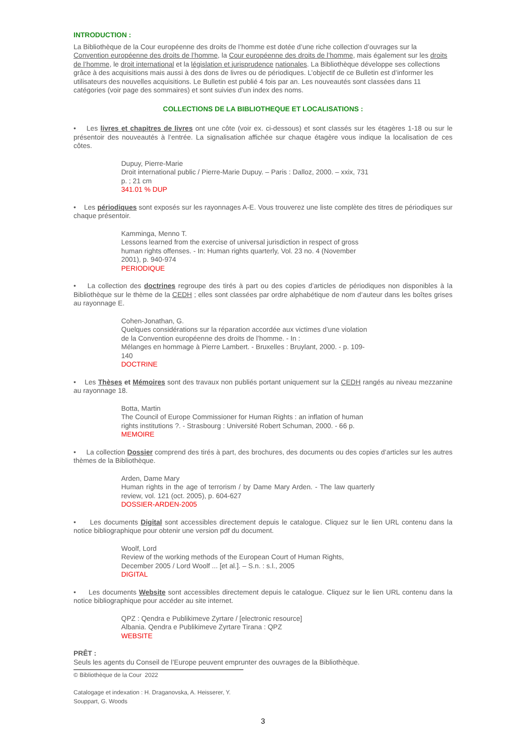INTRODUCTION :
La Bibliothèque de la Cour européenne des droits de l’homme est dotée d’une riche collection d’ouvrages sur la Convention européenne des droits de l’homme, la Cour européenne des droits de l’homme, mais également sur les droits de l’homme, le droit international et la législation et jurisprudence nationales. La Bibliothèque développe ses collections grâce à des acquisitions mais aussi à des dons de livres ou de périodiques. L’objectif de ce Bulletin est d’informer les utilisateurs des nouvelles acquisitions. Le Bulletin est publié 4 fois par an. Les nouveautés sont classées dans 11 catégories (voir page des sommaires) et sont suivies d’un index des noms.
COLLECTIONS DE LA BIBLIOTHEQUE ET LOCALISATIONS :
• Les livres et chapitres de livres ont une côte (voir ex. ci-dessous) et sont classés sur les étagères 1-18 ou sur le présentoir des nouveautés à l’entrée. La signalisation affichée sur chaque étagère vous indique la localisation de ces côtes.
Dupuy, Pierre-Marie
Droit international public / Pierre-Marie Dupuy. – Paris : Dalloz, 2000. – xxix, 731 p. ; 21 cm
341.01 % DUP
• Les périodiques sont exposés sur les rayonnages A-E. Vous trouverez une liste complète des titres de périodiques sur chaque présentoir.
Kamminga, Menno T.
Lessons learned from the exercise of universal jurisdiction in respect of gross human rights offenses. - In: Human rights quarterly, Vol. 23 no. 4 (November 2001), p. 940-974
PERIODIQUE
• La collection des doctrines regroupe des tirés à part ou des copies d’articles de périodiques non disponibles à la Bibliothèque sur le thème de la CEDH ; elles sont classées par ordre alphabétique de nom d’auteur dans les boîtes grises au rayonnage E.
Cohen-Jonathan, G.
Quelques considérations sur la réparation accordée aux victimes d’une violation de la Convention européenne des droits de l’homme. - In :
Mélanges en hommage à Pierre Lambert. - Bruxelles : Bruylant, 2000. - p. 109-140
DOCTRINE
• Les Thèses et Mémoires sont des travaux non publiés portant uniquement sur la CEDH rangés au niveau mezzanine au rayonnage 18.
Botta, Martin
The Council of Europe Commissioner for Human Rights : an inflation of human rights institutions ?. - Strasbourg : Université Robert Schuman, 2000. - 66 p.
MEMOIRE
• La collection Dossier comprend des tirés à part, des brochures, des documents ou des copies d’articles sur les autres thèmes de la Bibliothèque.
Arden, Dame Mary
Human rights in the age of terrorism / by Dame Mary Arden. - The law quarterly review, vol. 121 (oct. 2005), p. 604-627
DOSSIER-ARDEN-2005
• Les documents Digital sont accessibles directement depuis le catalogue. Cliquez sur le lien URL contenu dans la notice bibliographique pour obtenir une version pdf du document.
Woolf, Lord
Review of the working methods of the European Court of Human Rights, December 2005 / Lord Woolf ... [et al.]. – S.n. : s.l., 2005
DIGITAL
• Les documents Website sont accessibles directement depuis le catalogue. Cliquez sur le lien URL contenu dans la notice bibliographique pour accéder au site internet.
QPZ : Qendra e Publikimeve Zyrtare / [electronic resource]
Albania. Qendra e Publikimeve Zyrtare Tirana : QPZ
WEBSITE
PRÊT :
Seuls les agents du Conseil de l’Europe peuvent emprunter des ouvrages de la Bibliothèque.
© Bibliothèque de la Cour 2022
Catalogage et indexation : H. Draganovska, A. Heisserer, Y. Souppart, G. Woods
3